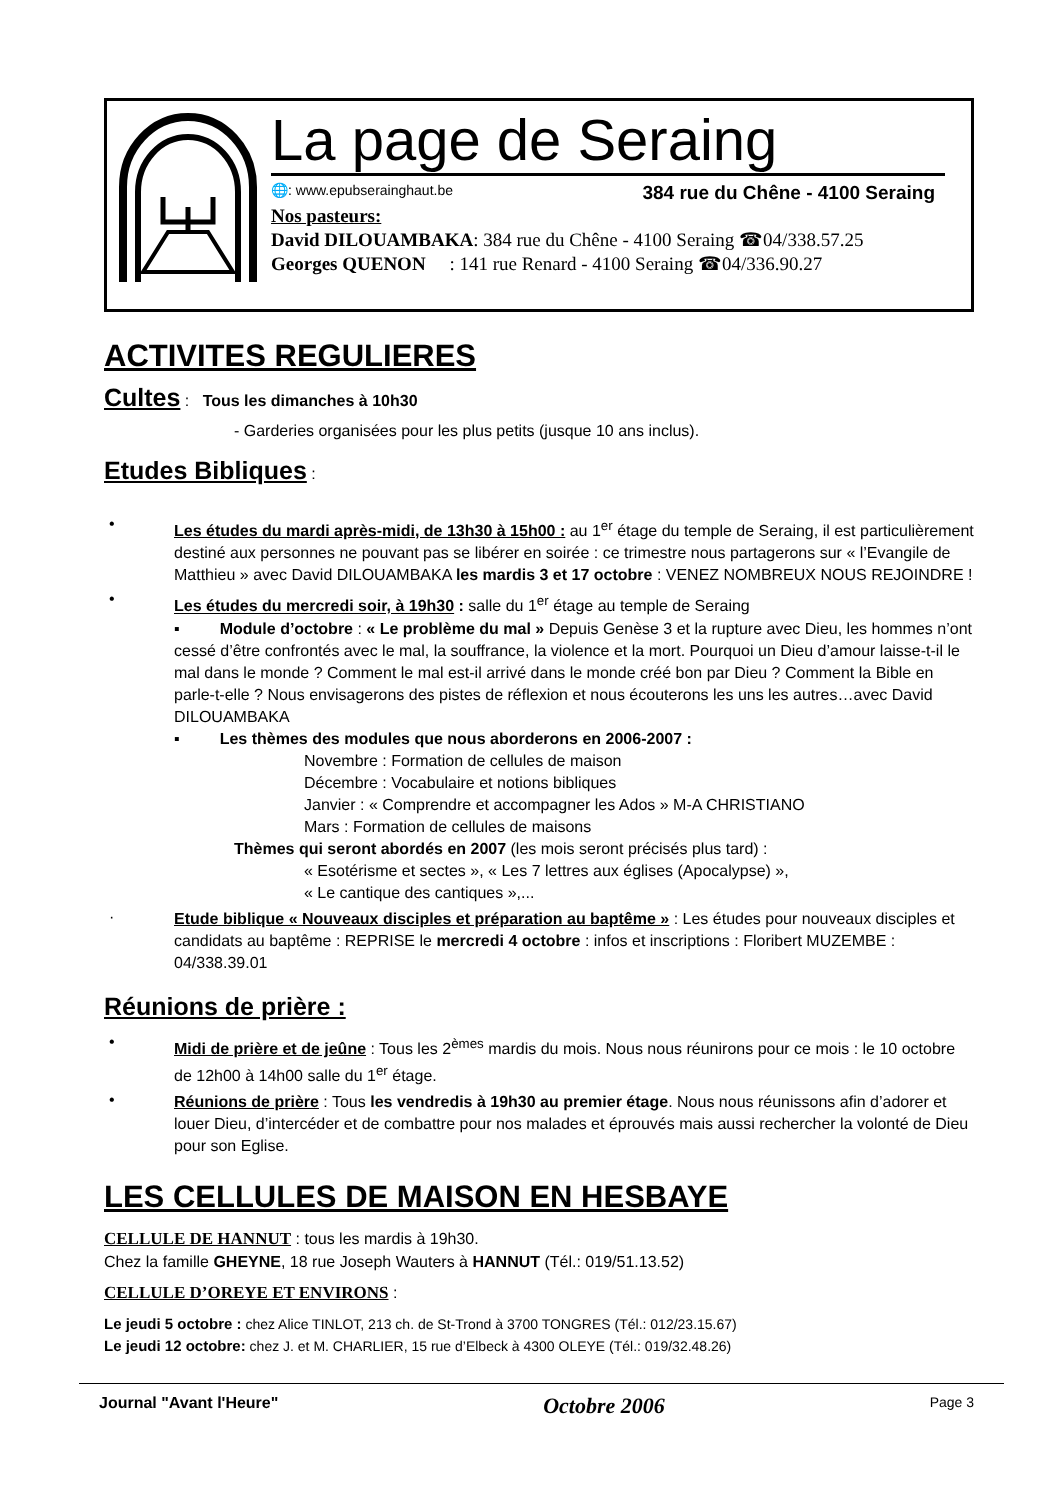La page de Seraing
🌐: www.epubserainghaut.be 384 rue du Chêne - 4100 Seraing
Nos pasteurs:
David DILOUAMBAKA: 384 rue du Chêne - 4100 Seraing ☎04/338.57.25
Georges QUENON : 141 rue Renard - 4100 Seraing ☎04/336.90.27
ACTIVITES REGULIERES
Cultes : Tous les dimanches à 10h30
- Garderies organisées pour les plus petits (jusque 10 ans inclus).
Etudes Bibliques
:
•
Les études du mardi après-midi, de 13h30 à 15h00 : au 1<sup>er</sup> étage du temple de Seraing, il est particulièrement destiné aux personnes ne pouvant pas se libérer en soirée : ce trimestre nous partagerons sur « l’Evangile de Matthieu » avec David DILOUAMBAKA les mardis 3 et 17 octobre : VENEZ NOMBREUX NOUS REJOINDRE !
•
Les études du mercredi soir, à 19h30 : salle du 1<sup>er</sup> étage au temple de Seraing
▪ Module d’octobre : « Le problème du mal » Depuis Genèse 3 et la rupture avec Dieu, les hommes n’ont cessé d’être confrontés avec le mal, la souffrance, la violence et la mort. Pourquoi un Dieu d’amour laisse-t-il le mal dans le monde ? Comment le mal est-il arrivé dans le monde créé bon par Dieu ? Comment la Bible en parle-t-elle ? Nous envisagerons des pistes de réflexion et nous écouterons les uns les autres…avec David DILOUAMBAKA
▪ Les thèmes des modules que nous aborderons en 2006-2007 :
Novembre : Formation de cellules de maison
Décembre : Vocabulaire et notions bibliques
Janvier : « Comprendre et accompagner les Ados » M-A CHRISTIANO
Mars : Formation de cellules de maisons
Thèmes qui seront abordés en 2007 (les mois seront précisés plus tard) :
« Esotérisme et sectes », « Les 7 lettres aux églises (Apocalypse) »,
« Le cantique des cantiques »,...
·
Etude biblique « Nouveaux disciples et préparation au baptême » : Les études pour nouveaux disciples et candidats au baptême : REPRISE le mercredi 4 octobre : infos et inscriptions : Floribert MUZEMBE : 04/338.39.01
Réunions de prière :
•
Midi de prière et de jeûne : Tous les 2<sup>èmes</sup> mardis du mois. Nous nous réunirons pour ce mois : le 10 octobre de 12h00 à 14h00 salle du 1<sup>er</sup> étage.
•
Réunions de prière : Tous les vendredis à 19h30 au premier étage. Nous nous réunissons afin d’adorer et louer Dieu, d’intercéder et de combattre pour nos malades et éprouvés mais aussi rechercher la volonté de Dieu pour son Eglise.
LES CELLULES DE MAISON EN HESBAYE
CELLULE DE HANNUT : tous les mardis à 19h30.
Chez la famille GHEYNE, 18 rue Joseph Wauters à HANNUT (Tél.: 019/51.13.52)
CELLULE D’OREYE ET ENVIRONS :
Le jeudi 5 octobre : chez Alice TINLOT, 213 ch. de St-Trond à 3700 TONGRES (Tél.: 012/23.15.67)
Le jeudi 12 octobre: chez J. et M. CHARLIER, 15 rue d’Elbeck à 4300 OLEYE (Tél.: 019/32.48.26)
Journal "Avant l'Heure" Octobre 2006 Page 3